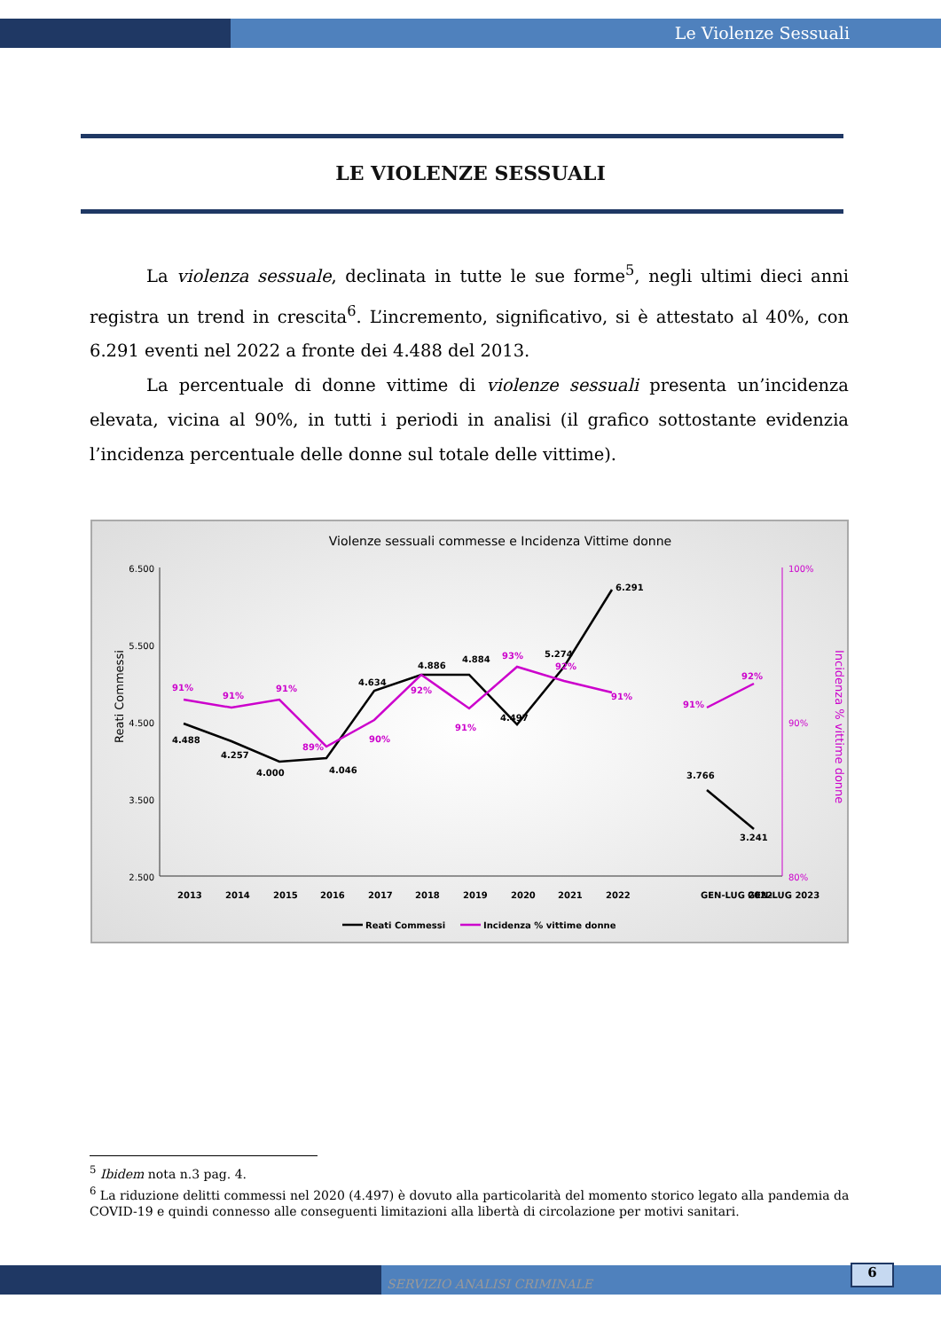Le Violenze Sessuali
LE VIOLENZE SESSUALI
La violenza sessuale, declinata in tutte le sue forme<sup>5</sup>, negli ultimi dieci anni registra un trend in crescita<sup>6</sup>. L’incremento, significativo, si è attestato al 40%, con 6.291 eventi nel 2022 a fronte dei 4.488 del 2013.
La percentuale di donne vittime di violenze sessuali presenta un’incidenza elevata, vicina al 90%, in tutti i periodi in analisi (il grafico sottostante evidenzia l’incidenza percentuale delle donne sul totale delle vittime).
Violenze sessuali commesse e Incidenza Vittime donne
6.500
5.500
4.500
3.500
2.500
100%
90%
80%
Reati Commessi
Incidenza % vittime donne
4.488
4.257
4.000
4.046
4.634
4.886
4.884
4.497
5.274
6.291
3.766
3.241
91%
91%
91%
89%
90%
92%
91%
93%
92%
91%
91%
92%
2013
2014
2015
2016
2017
2018
2019
2020
2021
2022
GEN-LUG 2022
GEN-LUG 2023
Reati Commessi
Incidenza % vittime donne
<sup>5</sup> Ibidem nota n.3 pag. 4.
<sup>6</sup> La riduzione delitti commessi nel 2020 (4.497) è dovuto alla particolarità del momento storico legato alla pandemia da COVID-19 e quindi connesso alle conseguenti limitazioni alla libertà di circolazione per motivi sanitari.
SERVIZIO ANALISI CRIMINALE
6